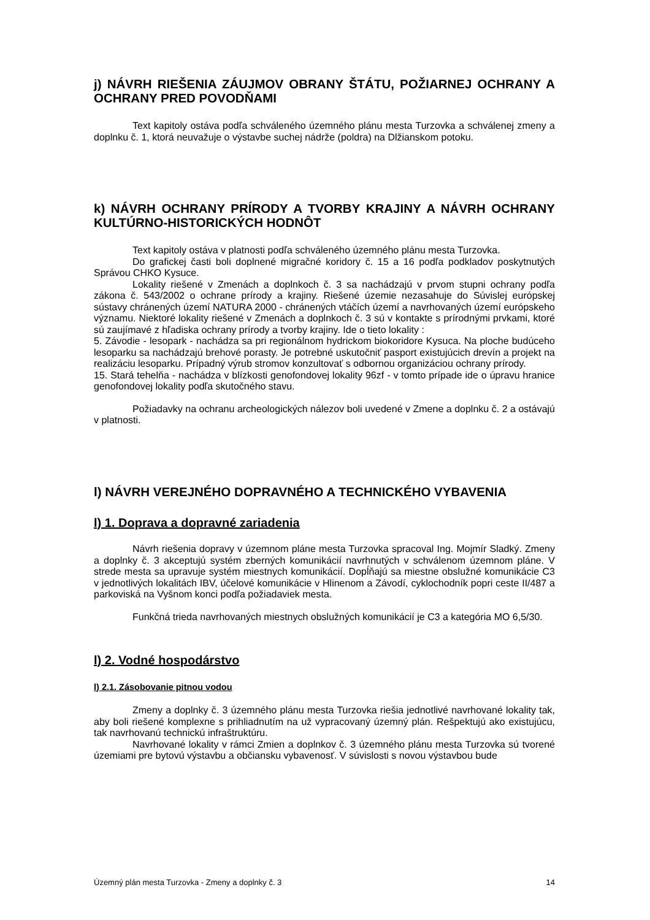j) NÁVRH RIEŠENIA ZÁUJMOV OBRANY ŠTÁTU, POŽIARNEJ OCHRANY A OCHRANY PRED POVODŇAMI
Text kapitoly ostáva podľa schváleného územného plánu mesta Turzovka a schválenej zmeny a doplnku č. 1, ktorá neuvažuje o výstavbe suchej nádrže (poldra) na Dlžianskom potoku.
k) NÁVRH OCHRANY PRÍRODY A TVORBY KRAJINY A NÁVRH OCHRANY KULTÚRNO-HISTORICKÝCH HODNÔT
Text kapitoly ostáva v platnosti podľa schváleného územného plánu mesta Turzovka.
Do grafickej časti boli doplnené migračné koridory č. 15 a 16 podľa podkladov poskytnutých Správou CHKO Kysuce.
Lokality riešené v Zmenách a doplnkoch č. 3 sa nachádzajú v prvom stupni ochrany podľa zákona č. 543/2002 o ochrane prírody a krajiny. Riešené územie nezasahuje do Súvislej európskej sústavy chránených území NATURA 2000 - chránených vtáčích území a navrhovaných území európskeho významu. Niektoré lokality riešené v Zmenách a doplnkoch č. 3 sú v kontakte s prírodnými prvkami, ktoré sú zaujímavé z hľadiska ochrany prírody a tvorby krajiny. Ide o tieto lokality :
5. Závodie - lesopark - nachádza sa pri regionálnom hydrickom biokoridore Kysuca. Na ploche budúceho lesoparku sa nachádzajú brehové porasty. Je potrebné uskutočniť pasport existujúcich drevín a projekt na realizáciu lesoparku. Prípadný výrub stromov konzultovať s odbornou organizáciou ochrany prírody.
15. Stará tehelňa - nachádza v blízkosti genofondovej lokality 96zf - v tomto prípade ide o úpravu hranice genofondovej lokality podľa skutočného stavu.
Požiadavky na ochranu archeologických nálezov boli uvedené v Zmene a doplnku č. 2 a ostávajú v platnosti.
l) NÁVRH VEREJNÉHO DOPRAVNÉHO A TECHNICKÉHO VYBAVENIA
l) 1. Doprava a dopravné zariadenia
Návrh riešenia dopravy v územnom pláne mesta Turzovka spracoval Ing. Mojmír Sladký. Zmeny a doplnky č. 3 akceptujú systém zberných komunikácií navrhnutých v schválenom územnom pláne. V strede mesta sa upravuje systém miestnych komunikácií. Dopĺňajú sa miestne obslužné komunikácie C3 v jednotlivých lokalitách IBV, účelové komunikácie v Hlinenom a Závodí, cyklochodník popri ceste II/487 a parkoviská na Vyšnom konci podľa požiadaviek mesta.
Funkčná trieda navrhovaných miestnych obslužných komunikácií je C3 a kategória MO 6,5/30.
l) 2. Vodné hospodárstvo
l) 2.1. Zásobovanie pitnou vodou
Zmeny a doplnky č. 3 územného plánu mesta Turzovka riešia jednotlivé navrhované lokality tak, aby boli riešené komplexne s prihliadnutím na už vypracovaný územný plán. Rešpektujú ako existujúcu, tak navrhovanú technickú infraštruktúru.
Navrhované lokality v rámci Zmien a doplnkov č. 3 územného plánu mesta Turzovka sú tvorené územiami pre bytovú výstavbu a občiansku vybavenosť. V súvislosti s novou výstavbou bude
Územný plán mesta Turzovka - Zmeny a doplnky č. 3 14